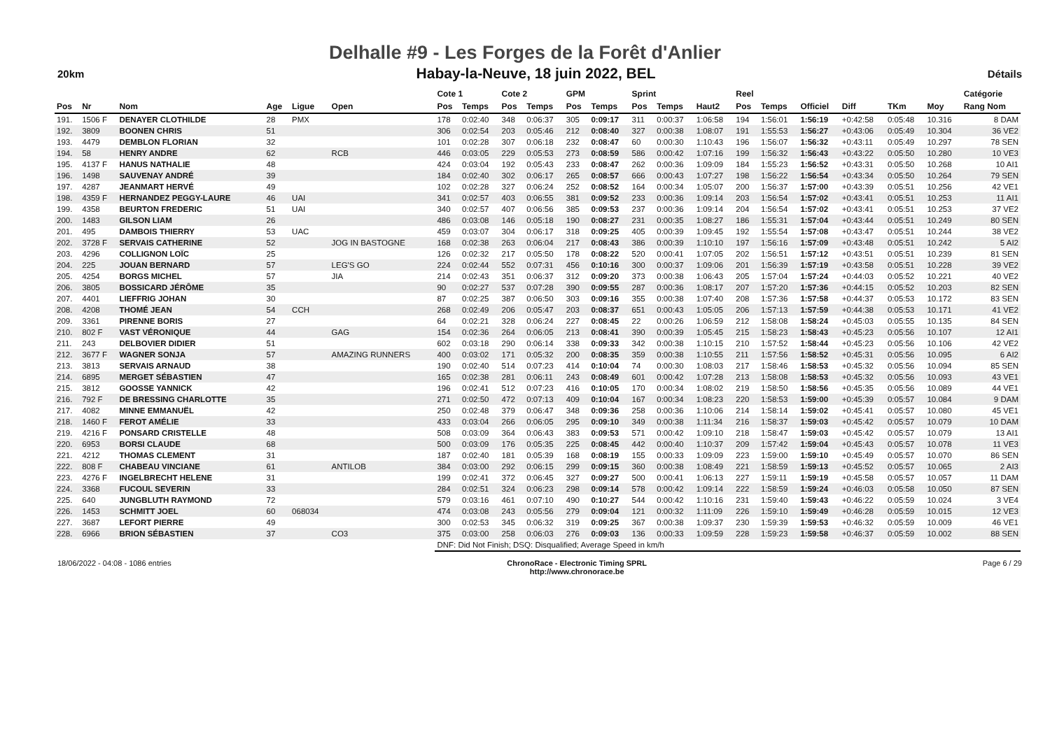Delhalle #9 - Les Forges de la Forêt d'Anlier
20km
Habay-la-Neuve, 18 juin 2022, BEL
Détails
| | | | | | | Cote 1 | | Cote 2 | | GPM | | Sprint | | | Reel | | | | | | Catégorie |
| --- | --- | --- | --- | --- | --- | --- | --- | --- | --- | --- | --- | --- | --- | --- | --- | --- | --- | --- | --- | --- | --- |
| Pos | Nr | Nom | Age | Ligue | Open | Pos | Temps | Pos | Temps | Pos | Temps | Pos | Temps | Haut2 | Pos | Temps | Officiel | Diff | TKm | Moy | Rang Nom |
| 191. | 1506 F | DENAYER CLOTHILDE | 28 | PMX | | 178 | 0:02:40 | 348 | 0:06:37 | 305 | 0:09:17 | 311 | 0:00:37 | 1:06:58 | 194 | 1:56:01 | 1:56:19 | +0:42:58 | 0:05:48 | 10.316 | 8 DAM |
| 192. | 3809 | BOONEN CHRIS | 51 | | | 306 | 0:02:54 | 203 | 0:05:46 | 212 | 0:08:40 | 327 | 0:00:38 | 1:08:07 | 191 | 1:55:53 | 1:56:27 | +0:43:06 | 0:05:49 | 10.304 | 36 VE2 |
| 193. | 4479 | DEMBLON FLORIAN | 32 | | | 101 | 0:02:28 | 307 | 0:06:18 | 232 | 0:08:47 | 60 | 0:00:30 | 1:10:43 | 196 | 1:56:07 | 1:56:32 | +0:43:11 | 0:05:49 | 10.297 | 78 SEN |
| 194. | 58 | HENRY ANDRE | 62 | | RCB | 446 | 0:03:05 | 229 | 0:05:53 | 273 | 0:08:59 | 586 | 0:00:42 | 1:07:16 | 199 | 1:56:32 | 1:56:43 | +0:43:22 | 0:05:50 | 10.280 | 10 VE3 |
| 195. | 4137 F | HANUS NATHALIE | 48 | | | 424 | 0:03:04 | 192 | 0:05:43 | 233 | 0:08:47 | 262 | 0:00:36 | 1:09:09 | 184 | 1:55:23 | 1:56:52 | +0:43:31 | 0:05:50 | 10.268 | 10 AI1 |
| 196. | 1498 | SAUVENAY ANDRÉ | 39 | | | 184 | 0:02:40 | 302 | 0:06:17 | 265 | 0:08:57 | 666 | 0:00:43 | 1:07:27 | 198 | 1:56:22 | 1:56:54 | +0:43:34 | 0:05:50 | 10.264 | 79 SEN |
| 197. | 4287 | JEANMART HERVÉ | 49 | | | 102 | 0:02:28 | 327 | 0:06:24 | 252 | 0:08:52 | 164 | 0:00:34 | 1:05:07 | 200 | 1:56:37 | 1:57:00 | +0:43:39 | 0:05:51 | 10.256 | 42 VE1 |
| 198. | 4359 F | HERNANDEZ PEGGY-LAURE | 46 | UAI | | 341 | 0:02:57 | 403 | 0:06:55 | 381 | 0:09:52 | 233 | 0:00:36 | 1:09:14 | 203 | 1:56:54 | 1:57:02 | +0:43:41 | 0:05:51 | 10.253 | 11 AI1 |
| 199. | 4358 | BEURTON FREDERIC | 51 | UAI | | 340 | 0:02:57 | 407 | 0:06:56 | 385 | 0:09:53 | 237 | 0:00:36 | 1:09:14 | 204 | 1:56:54 | 1:57:02 | +0:43:41 | 0:05:51 | 10.253 | 37 VE2 |
| 200. | 1483 | GILSON LIAM | 26 | | | 486 | 0:03:08 | 146 | 0:05:18 | 190 | 0:08:27 | 231 | 0:00:35 | 1:08:27 | 186 | 1:55:31 | 1:57:04 | +0:43:44 | 0:05:51 | 10.249 | 80 SEN |
| 201. | 495 | DAMBOIS THIERRY | 53 | UAC | | 459 | 0:03:07 | 304 | 0:06:17 | 318 | 0:09:25 | 405 | 0:00:39 | 1:09:45 | 192 | 1:55:54 | 1:57:08 | +0:43:47 | 0:05:51 | 10.244 | 38 VE2 |
| 202. | 3728 F | SERVAIS CATHERINE | 52 | | JOG IN BASTOGNE | 168 | 0:02:38 | 263 | 0:06:04 | 217 | 0:08:43 | 386 | 0:00:39 | 1:10:10 | 197 | 1:56:16 | 1:57:09 | +0:43:48 | 0:05:51 | 10.242 | 5 AI2 |
| 203. | 4296 | COLLIGNON LOÏC | 25 | | | 126 | 0:02:32 | 217 | 0:05:50 | 178 | 0:08:22 | 520 | 0:00:41 | 1:07:05 | 202 | 1:56:51 | 1:57:12 | +0:43:51 | 0:05:51 | 10.239 | 81 SEN |
| 204. | 225 | JOUAN BERNARD | 57 | | LEG'S GO | 224 | 0:02:44 | 552 | 0:07:31 | 456 | 0:10:16 | 300 | 0:00:37 | 1:09:06 | 201 | 1:56:39 | 1:57:19 | +0:43:58 | 0:05:51 | 10.228 | 39 VE2 |
| 205. | 4254 | BORGS MICHEL | 57 | | JIA | 214 | 0:02:43 | 351 | 0:06:37 | 312 | 0:09:20 | 373 | 0:00:38 | 1:06:43 | 205 | 1:57:04 | 1:57:24 | +0:44:03 | 0:05:52 | 10.221 | 40 VE2 |
| 206. | 3805 | BOSSICARD JÉRÔME | 35 | | | 90 | 0:02:27 | 537 | 0:07:28 | 390 | 0:09:55 | 287 | 0:00:36 | 1:08:17 | 207 | 1:57:20 | 1:57:36 | +0:44:15 | 0:05:52 | 10.203 | 82 SEN |
| 207. | 4401 | LIEFFRIG JOHAN | 30 | | | 87 | 0:02:25 | 387 | 0:06:50 | 303 | 0:09:16 | 355 | 0:00:38 | 1:07:40 | 208 | 1:57:36 | 1:57:58 | +0:44:37 | 0:05:53 | 10.172 | 83 SEN |
| 208. | 4208 | THOMÉ JEAN | 54 | CCH | | 268 | 0:02:49 | 206 | 0:05:47 | 203 | 0:08:37 | 651 | 0:00:43 | 1:05:05 | 206 | 1:57:13 | 1:57:59 | +0:44:38 | 0:05:53 | 10.171 | 41 VE2 |
| 209. | 3361 | PIRENNE BORIS | 27 | | | 64 | 0:02:21 | 328 | 0:06:24 | 227 | 0:08:45 | 22 | 0:00:26 | 1:06:59 | 212 | 1:58:08 | 1:58:24 | +0:45:03 | 0:05:55 | 10.135 | 84 SEN |
| 210. | 802 F | VAST VÉRONIQUE | 44 | | GAG | 154 | 0:02:36 | 264 | 0:06:05 | 213 | 0:08:41 | 390 | 0:00:39 | 1:05:45 | 215 | 1:58:23 | 1:58:43 | +0:45:23 | 0:05:56 | 10.107 | 12 AI1 |
| 211. | 243 | DELBOVIER DIDIER | 51 | | | 602 | 0:03:18 | 290 | 0:06:14 | 338 | 0:09:33 | 342 | 0:00:38 | 1:10:15 | 210 | 1:57:52 | 1:58:44 | +0:45:23 | 0:05:56 | 10.106 | 42 VE2 |
| 212. | 3677 F | WAGNER SONJA | 57 | | AMAZING RUNNERS | 400 | 0:03:02 | 171 | 0:05:32 | 200 | 0:08:35 | 359 | 0:00:38 | 1:10:55 | 211 | 1:57:56 | 1:58:52 | +0:45:31 | 0:05:56 | 10.095 | 6 AI2 |
| 213. | 3813 | SERVAIS ARNAUD | 38 | | | 190 | 0:02:40 | 514 | 0:07:23 | 414 | 0:10:04 | 74 | 0:00:30 | 1:08:03 | 217 | 1:58:46 | 1:58:53 | +0:45:32 | 0:05:56 | 10.094 | 85 SEN |
| 214. | 6895 | MERGET SÉBASTIEN | 47 | | | 165 | 0:02:38 | 281 | 0:06:11 | 243 | 0:08:49 | 601 | 0:00:42 | 1:07:28 | 213 | 1:58:08 | 1:58:53 | +0:45:32 | 0:05:56 | 10.093 | 43 VE1 |
| 215. | 3812 | GOOSSE YANNICK | 42 | | | 196 | 0:02:41 | 512 | 0:07:23 | 416 | 0:10:05 | 170 | 0:00:34 | 1:08:02 | 219 | 1:58:50 | 1:58:56 | +0:45:35 | 0:05:56 | 10.089 | 44 VE1 |
| 216. | 792 F | DE BRESSING CHARLOTTE | 35 | | | 271 | 0:02:50 | 472 | 0:07:13 | 409 | 0:10:04 | 167 | 0:00:34 | 1:08:23 | 220 | 1:58:53 | 1:59:00 | +0:45:39 | 0:05:57 | 10.084 | 9 DAM |
| 217. | 4082 | MINNE EMMANUËL | 42 | | | 250 | 0:02:48 | 379 | 0:06:47 | 348 | 0:09:36 | 258 | 0:00:36 | 1:10:06 | 214 | 1:58:14 | 1:59:02 | +0:45:41 | 0:05:57 | 10.080 | 45 VE1 |
| 218. | 1460 F | FEROT AMÉLIE | 33 | | | 433 | 0:03:04 | 266 | 0:06:05 | 295 | 0:09:10 | 349 | 0:00:38 | 1:11:34 | 216 | 1:58:37 | 1:59:03 | +0:45:42 | 0:05:57 | 10.079 | 10 DAM |
| 219. | 4216 F | PONSARD CRISTELLE | 48 | | | 508 | 0:03:09 | 364 | 0:06:43 | 383 | 0:09:53 | 571 | 0:00:42 | 1:09:10 | 218 | 1:58:47 | 1:59:03 | +0:45:42 | 0:05:57 | 10.079 | 13 AI1 |
| 220. | 6953 | BORSI CLAUDE | 68 | | | 500 | 0:03:09 | 176 | 0:05:35 | 225 | 0:08:45 | 442 | 0:00:40 | 1:10:37 | 209 | 1:57:42 | 1:59:04 | +0:45:43 | 0:05:57 | 10.078 | 11 VE3 |
| 221. | 4212 | THOMAS CLEMENT | 31 | | | 187 | 0:02:40 | 181 | 0:05:39 | 168 | 0:08:19 | 155 | 0:00:33 | 1:09:09 | 223 | 1:59:00 | 1:59:10 | +0:45:49 | 0:05:57 | 10.070 | 86 SEN |
| 222. | 808 F | CHABEAU VINCIANE | 61 | | ANTILOB | 384 | 0:03:00 | 292 | 0:06:15 | 299 | 0:09:15 | 360 | 0:00:38 | 1:08:49 | 221 | 1:58:59 | 1:59:13 | +0:45:52 | 0:05:57 | 10.065 | 2 AI3 |
| 223. | 4276 F | INGELBRECHT HELENE | 31 | | | 199 | 0:02:41 | 372 | 0:06:45 | 327 | 0:09:27 | 500 | 0:00:41 | 1:06:13 | 227 | 1:59:11 | 1:59:19 | +0:45:58 | 0:05:57 | 10.057 | 11 DAM |
| 224. | 3368 | FUCOUL SEVERIN | 33 | | | 284 | 0:02:51 | 324 | 0:06:23 | 298 | 0:09:14 | 578 | 0:00:42 | 1:09:14 | 222 | 1:58:59 | 1:59:24 | +0:46:03 | 0:05:58 | 10.050 | 87 SEN |
| 225. | 640 | JUNGBLUTH RAYMOND | 72 | | | 579 | 0:03:16 | 461 | 0:07:10 | 490 | 0:10:27 | 544 | 0:00:42 | 1:10:16 | 231 | 1:59:40 | 1:59:43 | +0:46:22 | 0:05:59 | 10.024 | 3 VE4 |
| 226. | 1453 | SCHMITT JOEL | 60 | 068034 | | 474 | 0:03:08 | 243 | 0:05:56 | 279 | 0:09:04 | 121 | 0:00:32 | 1:11:09 | 226 | 1:59:10 | 1:59:49 | +0:46:28 | 0:05:59 | 10.015 | 12 VE3 |
| 227. | 3687 | LEFORT PIERRE | 49 | | | 300 | 0:02:53 | 345 | 0:06:32 | 319 | 0:09:25 | 367 | 0:00:38 | 1:09:37 | 230 | 1:59:39 | 1:59:53 | +0:46:32 | 0:05:59 | 10.009 | 46 VE1 |
| 228. | 6966 | BRION SÉBASTIEN | 37 | | CO3 | 375 | 0:03:00 | 258 | 0:06:03 | 276 | 0:09:03 | 136 | 0:00:33 | 1:09:59 | 228 | 1:59:23 | 1:59:58 | +0:46:37 | 0:05:59 | 10.002 | 88 SEN |
| | | | | | | DNF: Did Not Finish; DSQ: Disqualified; Average Speed in km/h | | | | | | | | | | | | | | | |
18/06/2022 - 04:08 - 1086 entries
ChronoRace - Electronic Timing SPRL
http://www.chronorace.be
Page 6 / 29